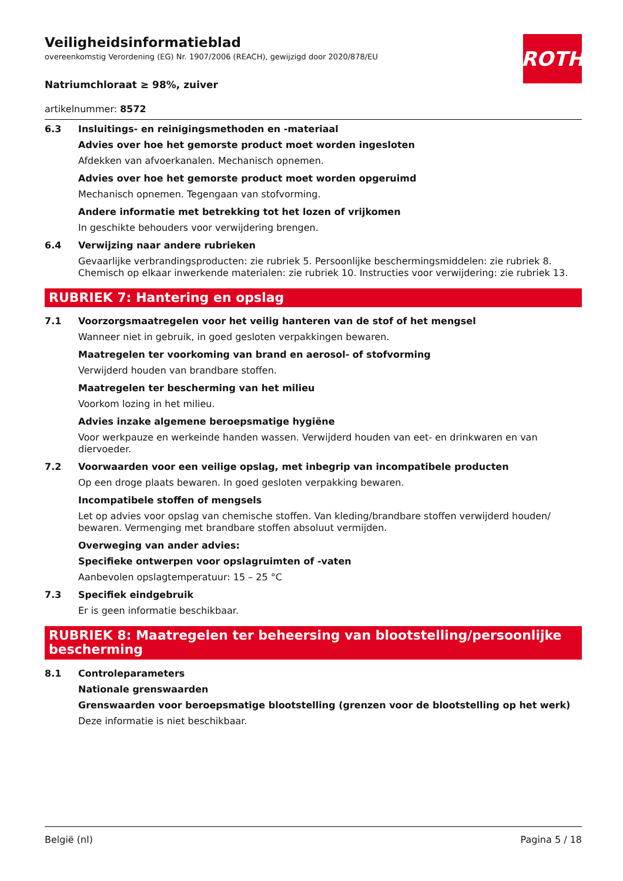ROTH
Veiligheidsinformatieblad
overeenkomstig Verordening (EG) Nr. 1907/2006 (REACH), gewijzigd door 2020/878/EU
Natriumchloraat ≥ 98%, zuiver
artikelnummer: 8572
6.3 Insluitings- en reinigingsmethoden en -materiaal
Advies over hoe het gemorste product moet worden ingesloten
Afdekken van afvoerkanalen. Mechanisch opnemen.
Advies over hoe het gemorste product moet worden opgeruimd
Mechanisch opnemen. Tegengaan van stofvorming.
Andere informatie met betrekking tot het lozen of vrijkomen
In geschikte behouders voor verwijdering brengen.
6.4 Verwijzing naar andere rubrieken
Gevaarlijke verbrandingsproducten: zie rubriek 5. Persoonlijke beschermingsmiddelen: zie rubriek 8. Chemisch op elkaar inwerkende materialen: zie rubriek 10. Instructies voor verwijdering: zie rubriek 13.
RUBRIEK 7: Hantering en opslag
7.1 Voorzorgsmaatregelen voor het veilig hanteren van de stof of het mengsel
Wanneer niet in gebruik, in goed gesloten verpakkingen bewaren.
Maatregelen ter voorkoming van brand en aerosol- of stofvorming
Verwijderd houden van brandbare stoffen.
Maatregelen ter bescherming van het milieu
Voorkom lozing in het milieu.
Advies inzake algemene beroepsmatige hygiëne
Voor werkpauze en werkeinde handen wassen. Verwijderd houden van eet- en drinkwaren en van diervoeder.
7.2 Voorwaarden voor een veilige opslag, met inbegrip van incompatibele producten
Op een droge plaats bewaren. In goed gesloten verpakking bewaren.
Incompatibele stoffen of mengsels
Let op advies voor opslag van chemische stoffen. Van kleding/brandbare stoffen verwijderd houden/ bewaren. Vermenging met brandbare stoffen absoluut vermijden.
Overweging van ander advies:
Specifieke ontwerpen voor opslagruimten of -vaten
Aanbevolen opslagtemperatuur: 15 – 25 °C
7.3 Specifiek eindgebruik
Er is geen informatie beschikbaar.
RUBRIEK 8: Maatregelen ter beheersing van blootstelling/persoonlijke bescherming
8.1 Controleparameters
Nationale grenswaarden
Grenswaarden voor beroepsmatige blootstelling (grenzen voor de blootstelling op het werk)
Deze informatie is niet beschikbaar.
België (nl) Pagina 5 / 18